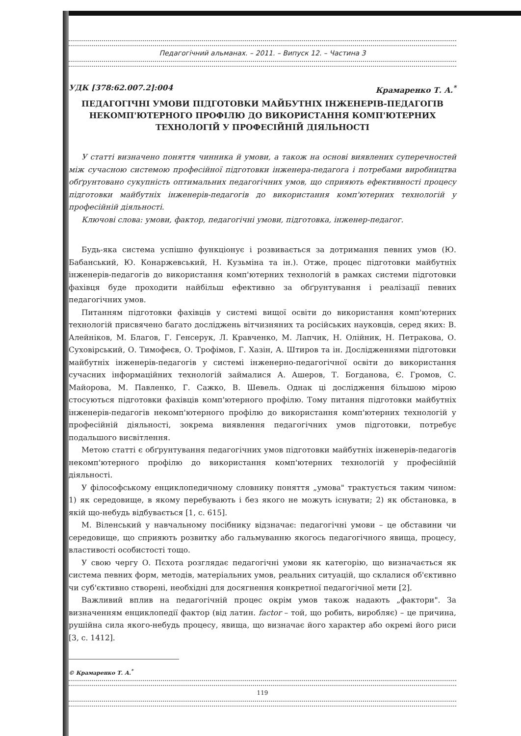Педагогічний альманах. – 2011. – Випуск 12. – Частина 3
УДК [378:62.007.2]:004 Крамаренко Т. А.<sup>*</sup>
ПЕДАГОГІЧНІ УМОВИ ПІДГОТОВКИ МАЙБУТНІХ ІНЖЕНЕРІВ-ПЕДАГОГІВ НЕКОМП'ЮТЕРНОГО ПРОФІЛЮ ДО ВИКОРИСТАННЯ КОМП'ЮТЕРНИХ ТЕХНОЛОГІЙ У ПРОФЕСІЙНІЙ ДІЯЛЬНОСТІ
У статті визначено поняття чинника й умови, а також на основі виявлених суперечностей між сучасною системою професійної підготовки інженера-педагога і потребами виробництва обґрунтовано сукупність оптимальних педагогічних умов, що сприяють ефективності процесу підготовки майбутніх інженерів-педагогів до використання комп'ютерних технологій у професійній діяльності.
Ключові слова: умови, фактор, педагогічні умови, підготовка, інженер-педагог.
Будь-яка система успішно функціонує і розвивається за дотримання певних умов (Ю. Бабанський, Ю. Конаржевський, Н. Кузьміна та ін.). Отже, процес підготовки майбутніх інженерів-педагогів до використання комп'ютерних технологій в рамках системи підготовки фахівця буде проходити найбільш ефективно за обґрунтування і реалізації певних педагогічних умов.
Питанням підготовки фахівців у системі вищої освіти до використання комп'ютерних технологій присвячено багато досліджень вітчизняних та російських науковців, серед яких: В. Алейніков, М. Благов, Г. Генсерук, Л. Кравченко, М. Лапчик, Н. Олійник, Н. Петракова, О. Суховірський, О. Тимофеєв, О. Трофімов, Г. Хазін, А. Штиров та ін. Дослідженнями підготовки майбутніх інженерів-педагогів у системі інженерно-педагогічної освіти до використання сучасних інформаційних технологій займалися А. Ашеров, Т. Богданова, Є. Громов, С. Майорова, М. Павленко, Г. Сажко, В. Шевель. Однак ці дослідження більшою мірою стосуються підготовки фахівців комп'ютерного профілю. Тому питання підготовки майбутніх інженерів-педагогів некомп'ютерного профілю до використання комп'ютерних технологій у професійній діяльності, зокрема виявлення педагогічних умов підготовки, потребує подальшого висвітлення.
Метою статті є обґрунтування педагогічних умов підготовки майбутніх інженерів-педагогів некомп'ютерного профілю до використання комп'ютерних технологій у професійній діяльності.
У філософському енциклопедичному словнику поняття „умова" трактується таким чином: 1) як середовище, в якому перебувають і без якого не можуть існувати; 2) як обстановка, в якій що-небудь відбувається [1, с. 615].
М. Віленський у навчальному посібнику відзначає: педагогічні умови – це обставини чи середовище, що сприяють розвитку або гальмуванню якогось педагогічного явища, процесу, властивості особистості тощо.
У свою чергу О. Пєхота розглядає педагогічні умови як категорію, що визначається як система певних форм, методів, матеріальних умов, реальних ситуацій, що склалися об'єктивно чи суб'єктивно створені, необхідні для досягнення конкретної педагогічної мети [2].
Важливий вплив на педагогічній процес окрім умов також надають „фактори". За визначенням енциклопедії фактор (від латин. factor – той, що робить, виробляє) – це причина, рушійна сила якого-небудь процесу, явища, що визначає його характер або окремі його риси [3, с. 1412].
© Крамаренко Т. А.<sup>*</sup>
119